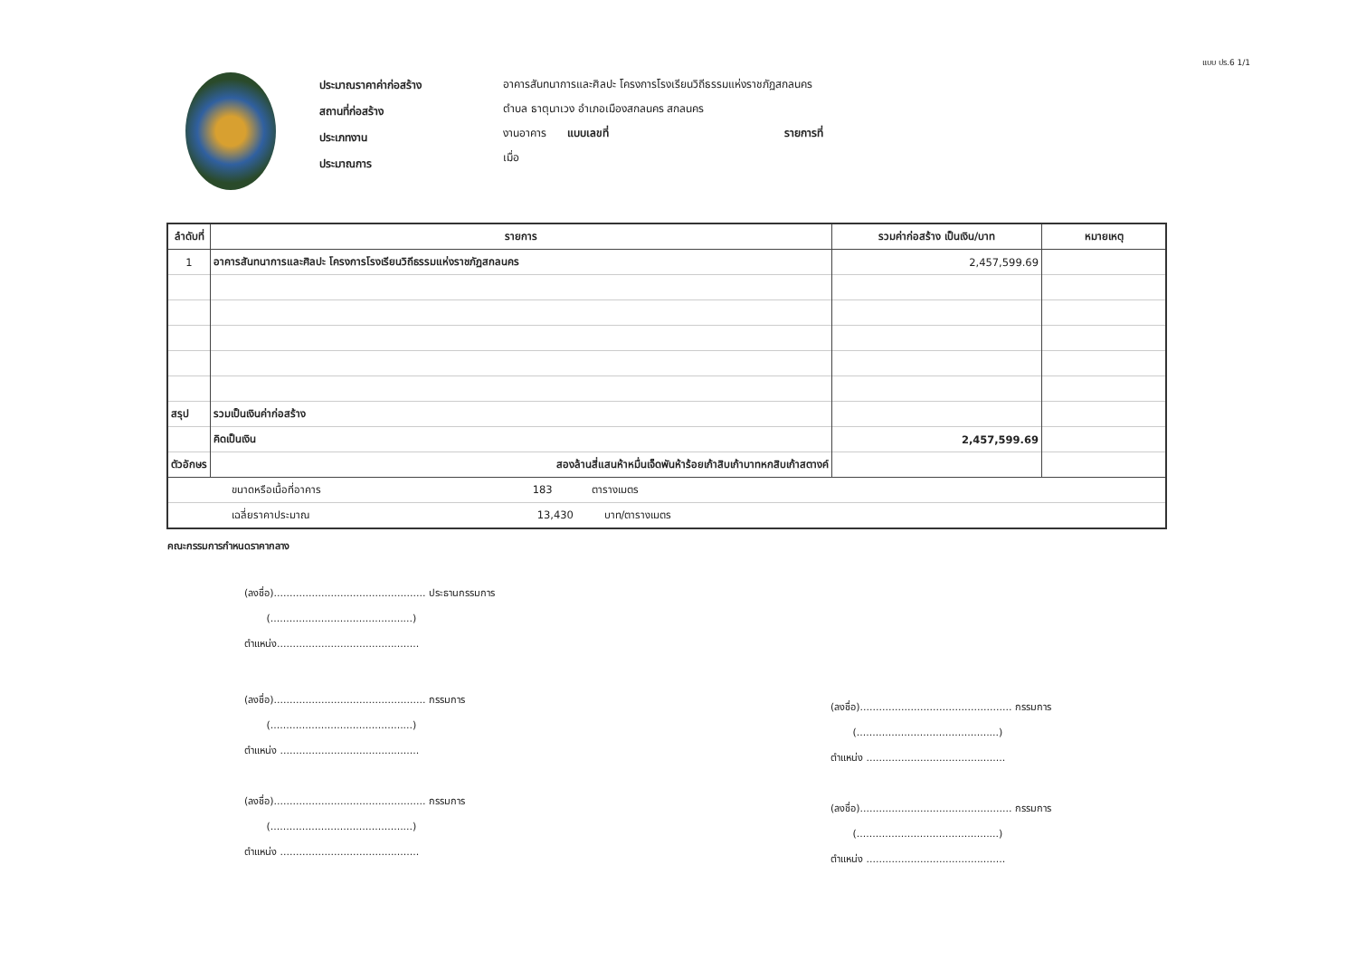แบบ ปร.6 1/1
ประมาณราคาค่าก่อสร้าง
สถานที่ก่อสร้าง
ประเภทงาน
ประมาณการ
อาคารสันทนาการและศิลปะ โครงการโรงเรียนวิถีธรรมแห่งราชภัฏสกลนคร
ตำบล ธาตุนาเวง อำเภอเมืองสกลนคร สกลนคร
งานอาคาร แบบเลขที่ รายการที่
เมื่อ
| ลำดับที่ | รายการ | รวมค่าก่อสร้าง เป็นเงิน/บาท | หมายเหตุ |
| --- | --- | --- | --- |
| 1 | อาคารสันทนาการและศิลปะ โครงการโรงเรียนวิถีธรรมแห่งราชภัฏสกลนคร | 2,457,599.69 | |
| สรุป | รวมเป็นเงินค่าก่อสร้าง | | |
| | คิดเป็นเงิน | 2,457,599.69 | |
| ตัวอักษร | สองล้านสี่แสนห้าหมื่นเจ็ดพันห้าร้อยเก้าสิบเก้าบาทหกสิบเก้าสตางค์ | | |
| ขนาดหรือเนื้อที่อาคาร 183 ตารางเมตร | | | |
| เฉลี่ยราคาประมาณ 13,430 บาท/ตารางเมตร | | | |
คณะกรรมการกำหนดราคากลาง
(ลงชื่อ)................................................ ประธานกรรมการ
(.............................................)
ตำแหน่ง.............................................
(ลงชื่อ)................................................ กรรมการ
(.............................................)
ตำแหน่ง ............................................
(ลงชื่อ)................................................ กรรมการ
(.............................................)
ตำแหน่ง ............................................
(ลงชื่อ)................................................ กรรมการ
(.............................................)
ตำแหน่ง ............................................
(ลงชื่อ)................................................ กรรมการ
(.............................................)
ตำแหน่ง ............................................